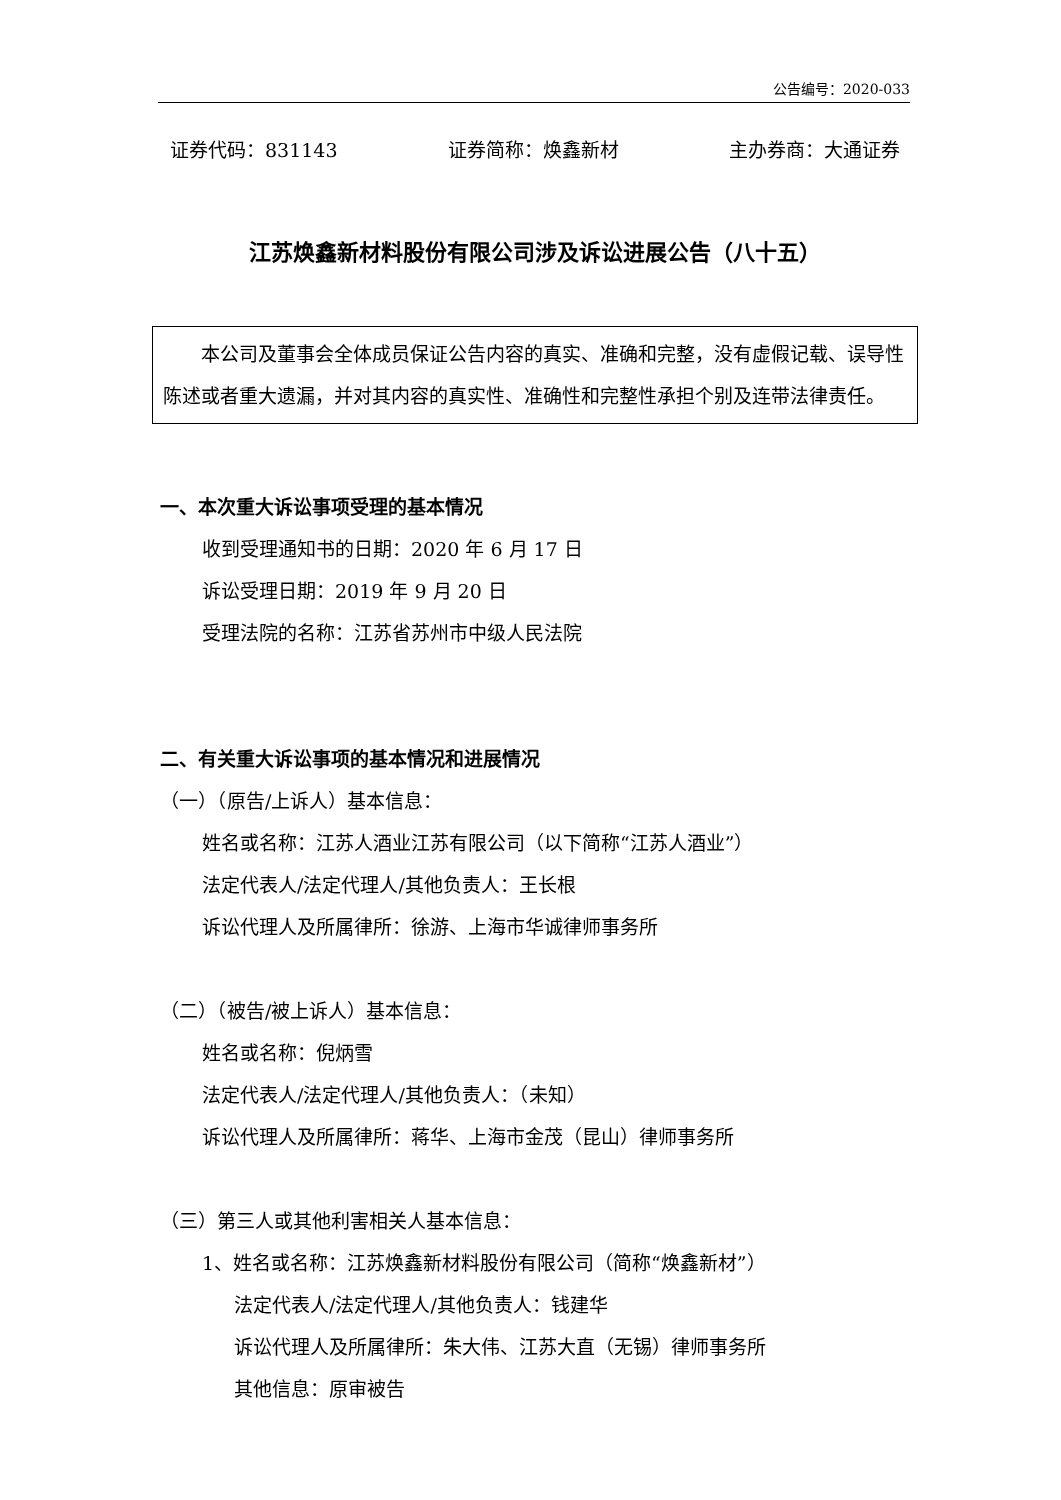公告编号：2020-033
证券代码：831143 证券简称：焕鑫新材 主办券商：大通证券
江苏焕鑫新材料股份有限公司涉及诉讼进展公告（八十五）
本公司及董事会全体成员保证公告内容的真实、准确和完整，没有虚假记载、误导性陈述或者重大遗漏，并对其内容的真实性、准确性和完整性承担个别及连带法律责任。
一、本次重大诉讼事项受理的基本情况
收到受理通知书的日期：2020 年 6 月 17 日
诉讼受理日期：2019 年 9 月 20 日
受理法院的名称：江苏省苏州市中级人民法院
二、有关重大诉讼事项的基本情况和进展情况
（一）（原告/上诉人）基本信息：
姓名或名称：江苏人酒业江苏有限公司（以下简称“江苏人酒业”）
法定代表人/法定代理人/其他负责人：王长根
诉讼代理人及所属律所：徐游、上海市华诚律师事务所
（二）（被告/被上诉人）基本信息：
姓名或名称：倪炳雪
法定代表人/法定代理人/其他负责人：（未知）
诉讼代理人及所属律所：蒋华、上海市金茂（昆山）律师事务所
（三）第三人或其他利害相关人基本信息：
1、姓名或名称：江苏焕鑫新材料股份有限公司（简称“焕鑫新材”）
法定代表人/法定代理人/其他负责人：钱建华
诉讼代理人及所属律所：朱大伟、江苏大直（无锡）律师事务所
其他信息：原审被告